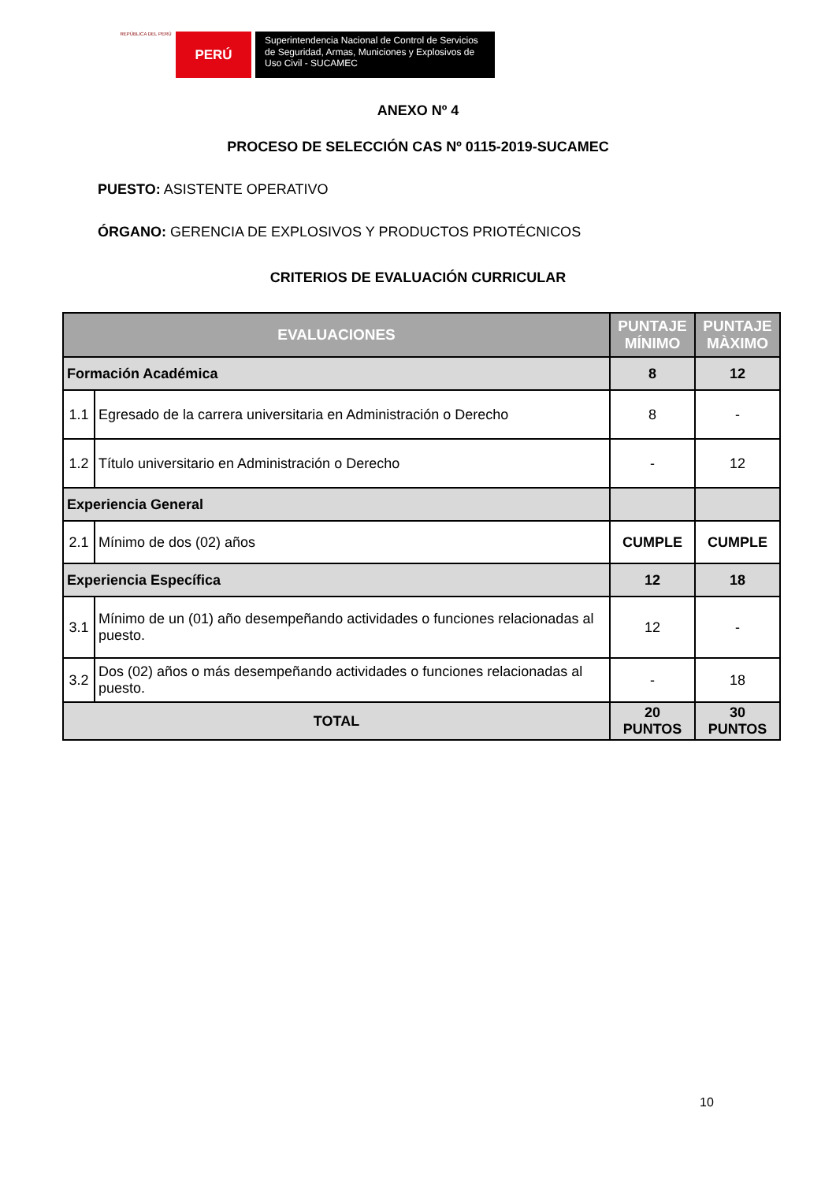REPÚBLICA DEL PERÚ
PERÚ
Superintendencia Nacional de Control de Servicios de Seguridad, Armas, Municiones y Explosivos de Uso Civil - SUCAMEC
ANEXO Nº 4
PROCESO DE SELECCIÓN CAS Nº 0115-2019-SUCAMEC
PUESTO: ASISTENTE OPERATIVO
ÓRGANO: GERENCIA DE EXPLOSIVOS Y PRODUCTOS PRIOTÉCNICOS
CRITERIOS DE EVALUACIÓN CURRICULAR
| EVALUACIONES | | PUNTAJE MÍNIMO | PUNTAJE MÀXIMO |
| --- | --- | --- | --- |
| Formación Académica | | 8 | 12 |
| 1.1 | Egresado de la carrera universitaria en Administración o Derecho | 8 | - |
| 1.2 | Título universitario en Administración o Derecho | - | 12 |
| Experiencia General | | | |
| 2.1 | Mínimo de dos (02) años | CUMPLE | CUMPLE |
| Experiencia Específica | | 12 | 18 |
| 3.1 | Mínimo de un (01) año desempeñando actividades o funciones relacionadas al puesto. | 12 | - |
| 3.2 | Dos (02) años o más desempeñando actividades o funciones relacionadas al puesto. | - | 18 |
| TOTAL | | 20 PUNTOS | 30 PUNTOS |
10